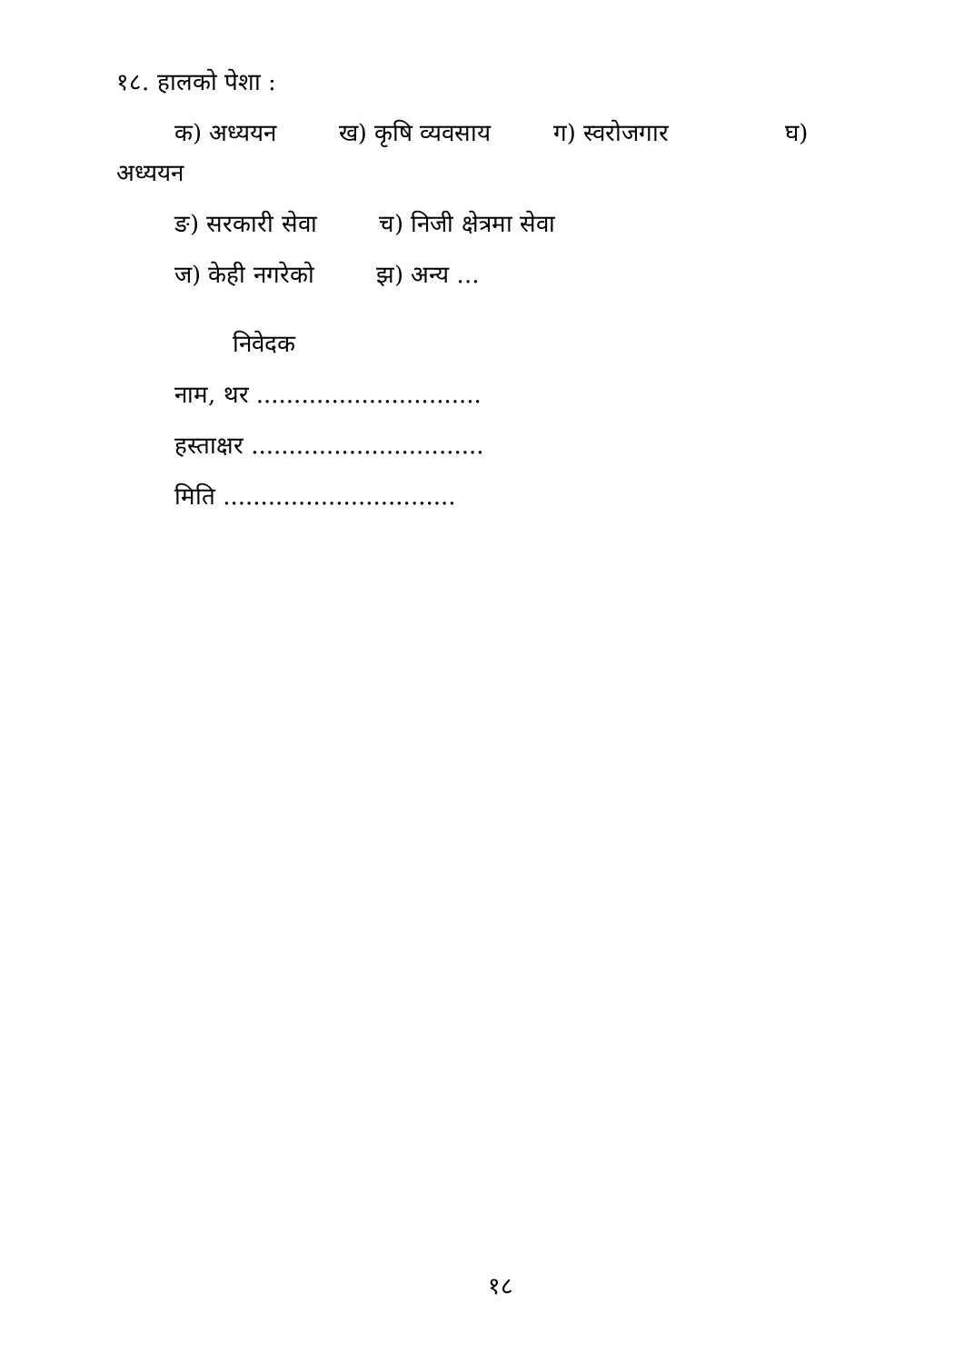१८. हालको पेशा :
क) अध्ययन ख) कृषि व्यवसाय ग) स्वरोजगार घ)
अध्ययन
ङ) सरकारी सेवा च) निजी क्षेत्रमा सेवा
ज) केही नगरेको झ) अन्य ...
निवेदक
नाम, थर ..............................
हस्ताक्षर ...............................
मिति ...............................
१८